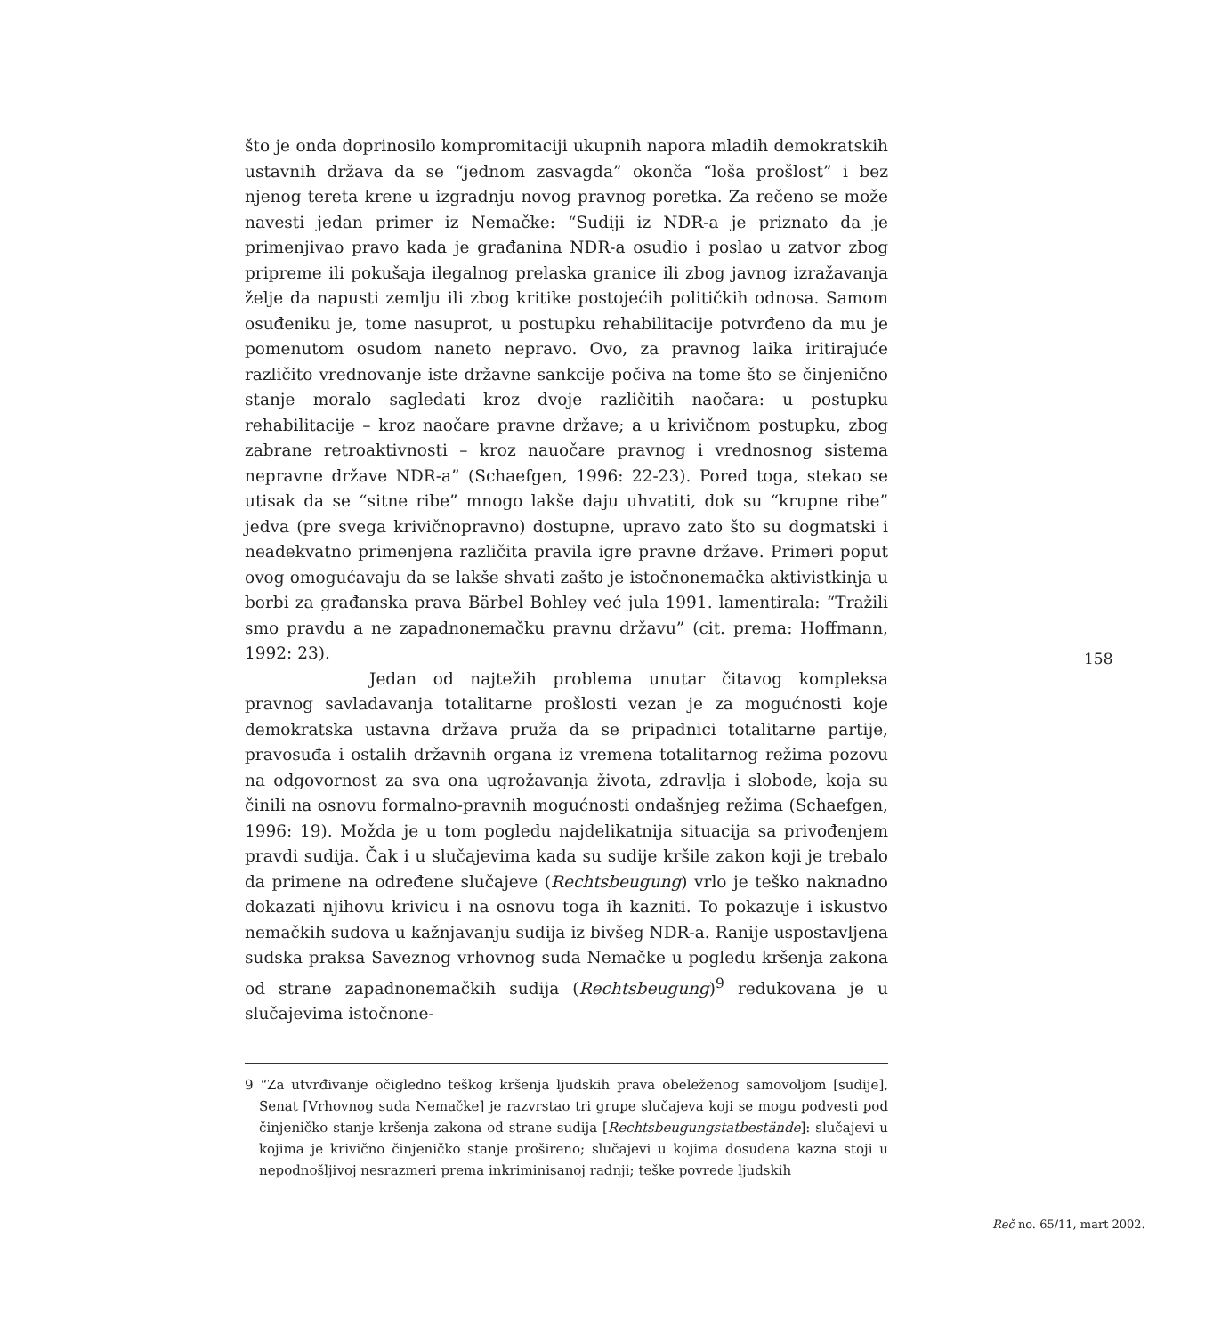što je onda doprinosilo kompromitaciji ukupnih napora mladih demokratskih ustavnih država da se “jednom zasvagda” okonča “loša prošlost” i bez njenog tereta krene u izgradnju novog pravnog poretka. Za rečeno se može navesti jedan primer iz Nemačke: “Sudiji iz NDR-a je priznato da je primenjivao pravo kada je građanina NDR-a osudio i poslao u zatvor zbog pripreme ili pokušaja ilegalnog prelaska granice ili zbog javnog izražavanja želje da napusti zemlju ili zbog kritike postojećih političkih odnosa. Samom osuđeniku je, tome nasuprot, u postupku rehabilitacije potvrđeno da mu je pomenutom osudom naneto nepravo. Ovo, za pravnog laika iritirajuće različito vrednovanje iste državne sankcije počiva na tome što se činjenično stanje moralo sagledati kroz dvoje različitih naočara: u postupku rehabilitacije – kroz naočare pravne države; a u krivičnom postupku, zbog zabrane retroaktivnosti – kroz nauočare pravnog i vrednosnog sistema nepravne države NDR-a” (Schaefgen, 1996: 22-23). Pored toga, stekao se utisak da se “sitne ribe” mnogo lakše daju uhvatiti, dok su “krupne ribe” jedva (pre svega krivičnopravno) dostupne, upravo zato što su dogmatski i neadekvatno primenjena različita pravila igre pravne države. Primeri poput ovog omogućavaju da se lakše shvati zašto je istočnonemačka aktivistkinja u borbi za građanska prava Bärbel Bohley već jula 1991. lamentirala: “Tražili smo pravdu a ne zapadnonemačku pravnu državu” (cit. prema: Hoffmann, 1992: 23).
Jedan od najtežih problema unutar čitavog kompleksa pravnog savladavanja totalitarne prošlosti vezan je za mogućnosti koje demokratska ustavna država pruža da se pripadnici totalitarne partije, pravosuđa i ostalih državnih organa iz vremena totalitarnog režima pozovu na odgovornost za sva ona ugrožavanja života, zdravlja i slobode, koja su činili na osnovu formalno-pravnih mogućnosti ondašnjeg režima (Schaefgen, 1996: 19). Možda je u tom pogledu najdelikatnija situacija sa privođenjem pravdi sudija. Čak i u slučajevima kada su sudije kršile zakon koji je trebalo da primene na određene slučajeve (Rechtsbeugung) vrlo je teško naknadno dokazati njihovu krivicu i na osnovu toga ih kazniti. To pokazuje i iskustvo nemačkih sudova u kažnjavanju sudija iz bivšeg NDR-a. Ranije uspostavljena sudska praksa Saveznog vrhovnog suda Nemačke u pogledu kršenja zakona od strane zapadnonemačkih sudija (Rechtsbeugung)<sup>9</sup> redukovana je u slučajevima istočnone-
9 “Za utvrđivanje očigledno teškog kršenja ljudskih prava obeleženog samovoljom [sudije], Senat [Vrhovnog suda Nemačke] je razvrstao tri grupe slučajeva koji se mogu podvesti pod činjeničko stanje kršenja zakona od strane sudija [Rechtsbeugungstatbestände]: slučajevi u kojima je krivično činjeničko stanje prošireno; slučajevi u kojima dosuđena kazna stoji u nepodnošljivoj nesrazmeri prema inkriminisanoj radnji; teške povrede ljudskih
158
Reč no. 65/11, mart 2002.